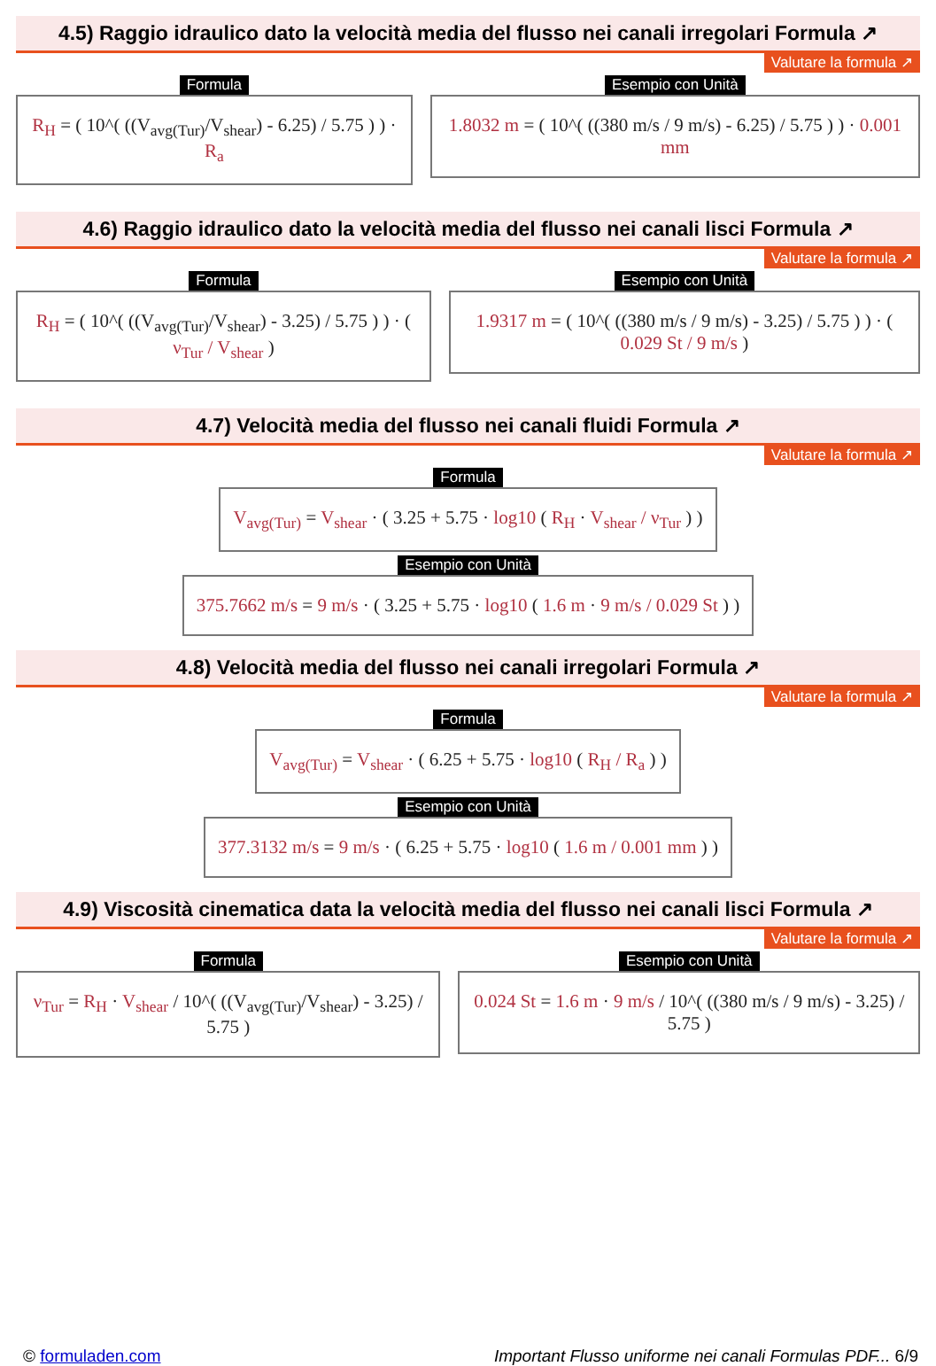4.5) Raggio idraulico dato la velocità media del flusso nei canali irregolari Formula ↗
Valutare la formula ↗
Formula
R<sub>H</sub> = ( 10^( ((V<sub>avg(Tur)</sub>/V<sub>shear</sub>) - 6.25) / 5.75 ) ) · R<sub>a</sub>
Esempio con Unità
1.8032 m = ( 10^( ((380 m/s / 9 m/s) - 6.25) / 5.75 ) ) · 0.001 mm
4.6) Raggio idraulico dato la velocità media del flusso nei canali lisci Formula ↗
Valutare la formula ↗
Formula
R<sub>H</sub> = ( 10^( ((V<sub>avg(Tur)</sub>/V<sub>shear</sub>) - 3.25) / 5.75 ) ) · ( ν<sub>Tur</sub> / V<sub>shear</sub> )
Esempio con Unità
1.9317 m = ( 10^( ((380 m/s / 9 m/s) - 3.25) / 5.75 ) ) · ( 0.029 St / 9 m/s )
4.7) Velocità media del flusso nei canali fluidi Formula ↗
Valutare la formula ↗
Formula
V<sub>avg(Tur)</sub> = V<sub>shear</sub> · ( 3.25 + 5.75 · log10 ( R<sub>H</sub> · V<sub>shear</sub> / ν<sub>Tur</sub> ) )
Esempio con Unità
375.7662 m/s = 9 m/s · ( 3.25 + 5.75 · log10 ( 1.6 m · 9 m/s / 0.029 St ) )
4.8) Velocità media del flusso nei canali irregolari Formula ↗
Valutare la formula ↗
Formula
V<sub>avg(Tur)</sub> = V<sub>shear</sub> · ( 6.25 + 5.75 · log10 ( R<sub>H</sub> / R<sub>a</sub> ) )
Esempio con Unità
377.3132 m/s = 9 m/s · ( 6.25 + 5.75 · log10 ( 1.6 m / 0.001 mm ) )
4.9) Viscosità cinematica data la velocità media del flusso nei canali lisci Formula ↗
Valutare la formula ↗
Formula
ν<sub>Tur</sub> = R<sub>H</sub> · V<sub>shear</sub> / 10^( ((V<sub>avg(Tur)</sub>/V<sub>shear</sub>) - 3.25) / 5.75 )
Esempio con Unità
0.024 St = 1.6 m · 9 m/s / 10^( ((380 m/s / 9 m/s) - 3.25) / 5.75 )
© formuladen.com Important Flusso uniforme nei canali Formulas PDF... 6/9